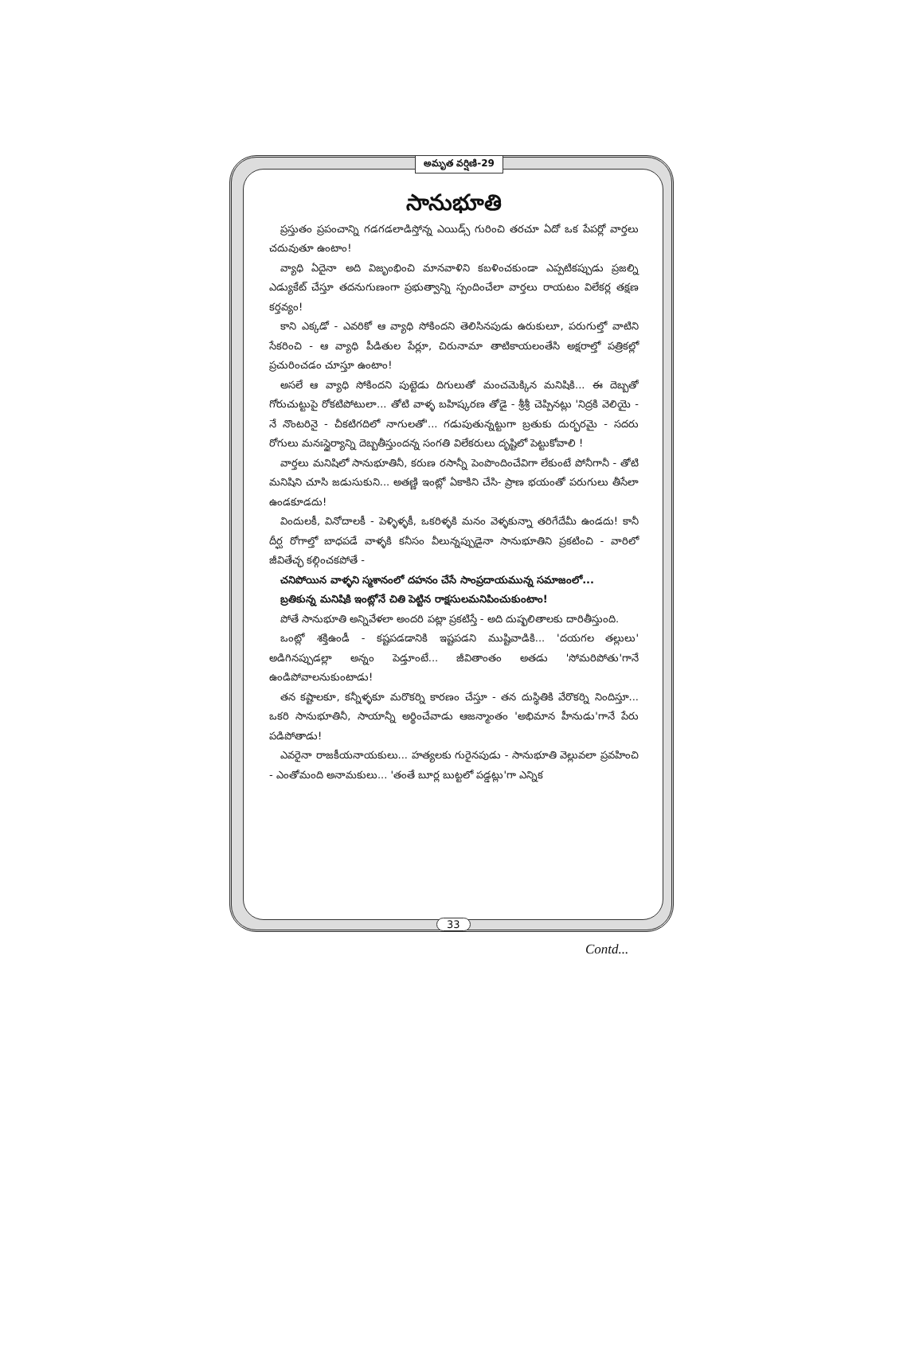అమృత వర్షిణి-29
సానుభూతి
ప్రస్తుతం ప్రపంచాన్ని గడగడలాడిస్తోన్న ఎయిడ్స్ గురించి తరచూ ఏదో ఒక పేపర్లో వార్తలు చదువుతూ ఉంటాం!
వ్యాధి ఏదైనా అది విజృంభించి మానవాళిని కబళించకుండా ఎప్పటికప్పుడు ప్రజల్ని ఎడ్యుకేట్ చేస్తూ తదనుగుణంగా ప్రభుత్వాన్ని స్పందించేలా వార్తలు రాయటం విలేకర్ల తక్షణ కర్తవ్యం!
కాని ఎక్కడో - ఎవరికో ఆ వ్యాధి సోకిందని తెలిసినపుడు ఉరుకులూ, పరుగుల్తో వాటిని సేకరించి - ఆ వ్యాధి పీడితుల పేర్లూ, చిరునామా తాటికాయలంతేసి అక్షరాల్తో పత్రికల్లో ప్రచురించడం చూస్తూ ఉంటాం!
అసలే ఆ వ్యాధి సోకిందని పుట్టెడు దిగులుతో మంచమెక్కిన మనిషికి... ఈ దెబ్బతో గోరుచుట్టుపై రోకటిపోటులా... తోటి వాళ్ళ బహిష్కరణ తోడై - శ్రీశ్రీ చెప్పినట్లు 'నిద్రకి వెలియై - నే నొంటరినై - చీకటిగదిలో నాగులతో'... గడుపుతున్నట్టుగా బ్రతుకు దుర్భరమై - సదరు రోగులు మనఃస్థైర్యాన్ని దెబ్బతీస్తుందన్న సంగతి విలేకరులు దృష్టిలో పెట్టుకోవాలి !
వార్తలు మనిషిలో సానుభూతినీ, కరుణ రసాన్నీ పెంపొందించేవిగా లేకుంటే పోనీగానీ - తోటి మనిషిని చూసి జడుసుకుని... అతణ్ణి ఇంట్లో ఏకాకిని చేసి- ప్రాణ భయంతో పరుగులు తీసేలా ఉండకూడదు!
విందులకీ, వినోదాలకీ - పెళ్ళిళ్ళకీ, ఒకరిళ్ళకి మనం వెళ్ళకున్నా తరిగేదేమీ ఉండదు! కానీ దీర్ఘ రోగాల్తో బాధపడే వాళ్ళకి కనీసం వీలున్నప్పుడైనా సానుభూతిని ప్రకటించి - వారిలో జీవితేచ్ఛ కల్గించకపోతే -
చనిపోయిన వాళ్ళని స్మశానంలో దహనం చేసే సాంప్రదాయమున్న సమాజంలో...
బ్రతికున్న మనిషికి ఇంట్లోనే చితి పెట్టిన రాక్షసులమనిపించుకుంటాం!
పోతే సానుభూతి అన్నివేళలా అందరి పట్లా ప్రకటిస్తే - అది దుష్ఫలితాలకు దారితీస్తుంది.
ఒంట్లో శక్తిఉండీ - కష్టపడడానికి ఇష్టపడని ముష్టివాడికి... 'దయగల తల్లులు' అడిగినప్పుడల్లా అన్నం పెడ్తూంటే... జీవితాంతం అతడు 'సోమరిపోతు'గానే ఉండిపోవాలనుకుంటాడు!
తన కష్టాలకూ, కన్నీళ్ళకూ మరొకర్ని కారణం చేస్తూ - తన దుస్థితికి వేరొకర్ని నిందిస్తూ... ఒకరి సానుభూతినీ, సాయాన్నీ అర్థించేవాడు ఆజన్మాంతం 'అభిమాన హీనుడు'గానే పేరు పడిపోతాడు!
ఎవరైనా రాజకీయనాయకులు... హత్యలకు గురైనపుడు - సానుభూతి వెల్లువలా ప్రవహించి - ఎంతోమంది అనామకులు... 'తంతే బూర్ల బుట్టలో పడ్డట్లు'గా ఎన్నిక
33
Contd...